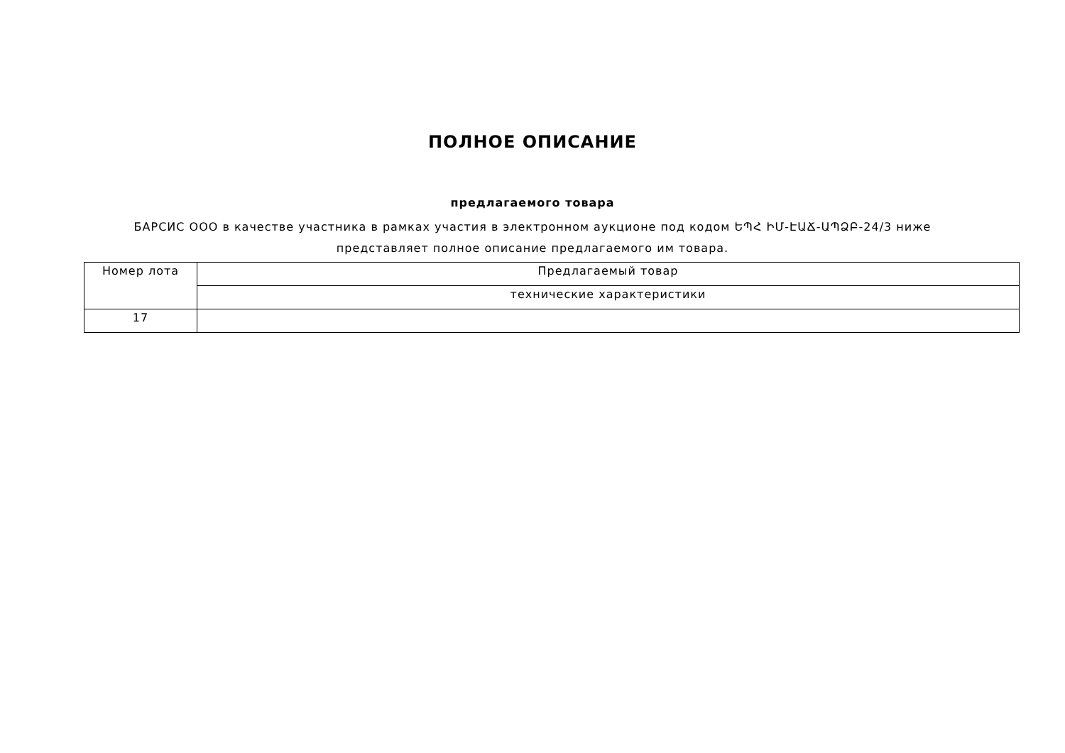ПОЛНОЕ ОПИСАНИЕ
предлагаемого товара
БАРСИС ООО в качестве участника в рамках участия в электронном аукционе под кодом ԵՊՀ ԻՄ-ԷԱՃ-ԱՊՁԲ-24/3 ниже
представляет полное описание предлагаемого им товара.
| Номер лота | Предлагаемый товар |
| | технические характеристики |
| 17 | |